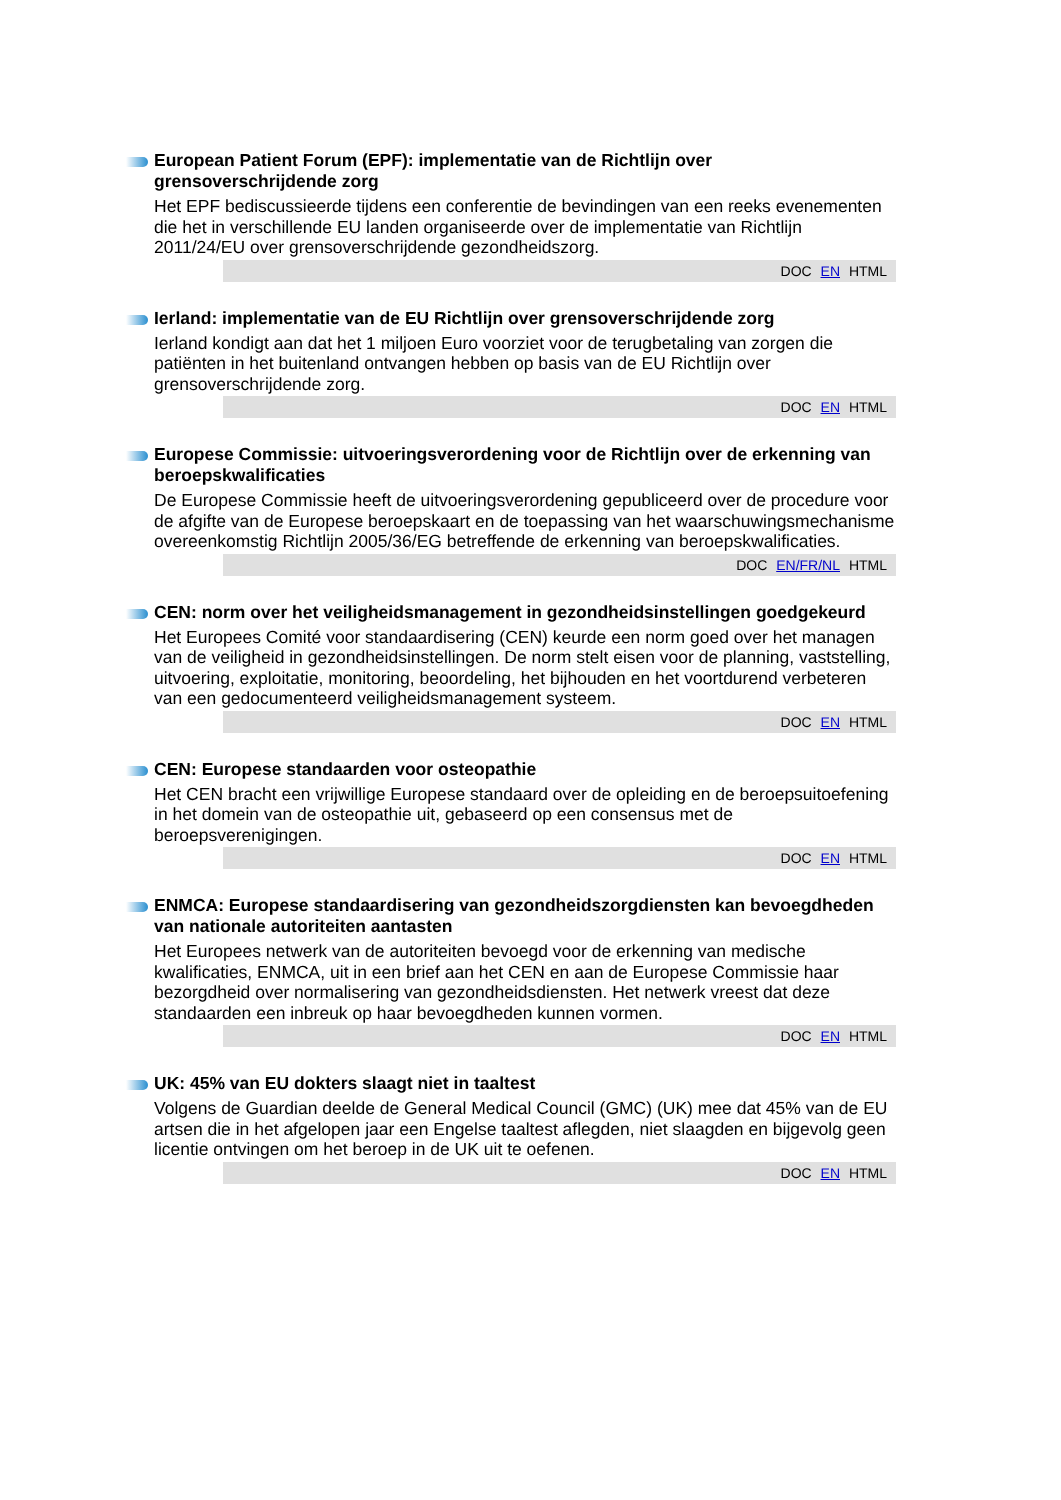European Patient Forum (EPF): implementatie van de Richtlijn over grensoverschrijdende zorg
Het EPF bediscussieerde tijdens een conferentie de bevindingen van een reeks evenementen die het in verschillende EU landen organiseerde over de implementatie van Richtlijn 2011/24/EU over grensoverschrijdende gezondheidszorg.
DOC EN HTML
Ierland: implementatie van de EU Richtlijn over grensoverschrijdende zorg
Ierland kondigt aan dat het 1 miljoen Euro voorziet voor de terugbetaling van zorgen die patiënten in het buitenland ontvangen hebben op basis van de EU Richtlijn over grensoverschrijdende zorg.
DOC EN HTML
Europese Commissie: uitvoeringsverordening voor de Richtlijn over de erkenning van beroepskwalificaties
De Europese Commissie heeft de uitvoeringsverordening gepubliceerd over de procedure voor de afgifte van de Europese beroepskaart en de toepassing van het waarschuwingsmechanisme overeenkomstig Richtlijn 2005/36/EG betreffende de erkenning van beroepskwalificaties.
DOC EN/FR/NL HTML
CEN: norm over het veiligheidsmanagement in gezondheidsinstellingen goedgekeurd
Het Europees Comité voor standaardisering (CEN) keurde een norm goed over het managen van de veiligheid in gezondheidsinstellingen. De norm stelt eisen voor de planning, vaststelling, uitvoering, exploitatie, monitoring, beoordeling, het bijhouden en het voortdurend verbeteren van een gedocumenteerd veiligheidsmanagement systeem.
DOC EN HTML
CEN: Europese standaarden voor osteopathie
Het CEN bracht een vrijwillige Europese standaard over de opleiding en de beroepsuitoefening in het domein van de osteopathie uit, gebaseerd op een consensus met de beroepsverenigingen.
DOC EN HTML
ENMCA: Europese standaardisering van gezondheidszorgdiensten kan bevoegdheden van nationale autoriteiten aantasten
Het Europees netwerk van de autoriteiten bevoegd voor de erkenning van medische kwalificaties, ENMCA, uit in een brief aan het CEN en aan de Europese Commissie haar bezorgdheid over normalisering van gezondheidsdiensten. Het netwerk vreest dat deze standaarden een inbreuk op haar bevoegdheden kunnen vormen.
DOC EN HTML
UK: 45% van EU dokters slaagt niet in taaltest
Volgens de Guardian deelde de General Medical Council (GMC) (UK) mee dat 45% van de EU artsen die in het afgelopen jaar een Engelse taaltest aflegden, niet slaagden en bijgevolg geen licentie ontvingen om het beroep in de UK uit te oefenen.
DOC EN HTML